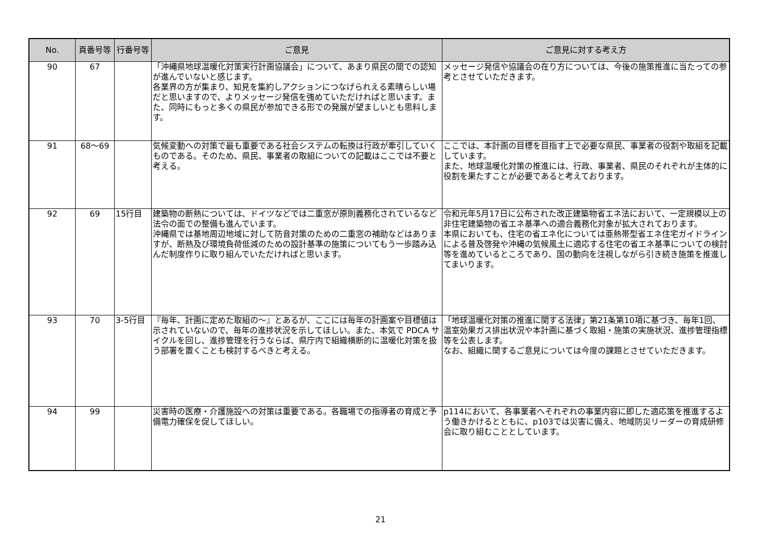| No. | 頁番号等 | 行番号等 | ご意見 | ご意見に対する考え方 |
| --- | --- | --- | --- | --- |
| 90 | 67 | | 「沖縄県地球温暖化対策実行計画協議会」について、あまり県民の間での認知が進んでいないと感じます。 各業界の方が集まり、知見を集約しアクションにつなげられえる素晴らしい場だと思いますので、よりメッセージ発信を強めていただければと思います。また、同時にもっと多くの県民が参加できる形での発展が望ましいとも思料します。 | メッセージ発信や協議会の在り方については、今後の施策推進に当たっての参考とさせていただきます。 |
| 91 | 68～69 | | 気候変動への対策で最も重要である社会システムの転換は行政が牽引していくものである。そのため、県民、事業者の取組についての記載はここでは不要と考える。 | ここでは、本計画の目標を目指す上で必要な県民、事業者の役割や取組を記載しています。 また、地球温暖化対策の推進には、行政、事業者、県民のそれぞれが主体的に役割を果たすことが必要であると考えております。 |
| 92 | 69 | 15行目 | 建築物の断熱については、ドイツなどでは二重窓が原則義務化されているなど法令の面での整備も進んでいます。 沖縄県では基地周辺地域に対して防音対策のための二重窓の補助などはありますが、断熱及び環境負荷低減のための設計基準の施策についてもう一歩踏み込んだ制度作りに取り組んでいただければと思います。 | 令和元年5月17日に公布された改正建築物省エネ法において、一定規模以上の非住宅建築物の省エネ基準への適合義務化対象が拡大されております。 本県においても、住宅の省エネ化については亜熱帯型省エネ住宅ガイドラインによる普及啓発や沖縄の気候風土に適応する住宅の省エネ基準についての検討等を進めているところであり、国の動向を注視しながら引き続き施策を推進してまいります。 |
| 93 | 70 | 3-5行目 | 『毎年、計画に定めた取組の～』とあるが、ここには毎年の計画案や目標値は示されていないので、毎年の進捗状況を示してほしい。また、本気で PDCA サイクルを回し、進捗管理を行うならば、県庁内で組織横断的に温暖化対策を扱う部署を置くことも検討するべきと考える。 | 「地球温暖化対策の推進に関する法律」第21条第10項に基づき、毎年1回、温室効果ガス排出状況や本計画に基づく取組・施策の実施状況、進捗管理指標等を公表します。 なお、組織に関するご意見については今度の課題とさせていただきます。 |
| 94 | 99 | | 災害時の医療・介護施設への対策は重要である。各職場での指導者の育成と予備電力確保を促してほしい。 | p114において、各事業者へそれぞれの事業内容に即した適応策を推進するよう働きかけるとともに、p103では災害に備え、地域防災リーダーの育成研修会に取り組むこととしています。 |
21